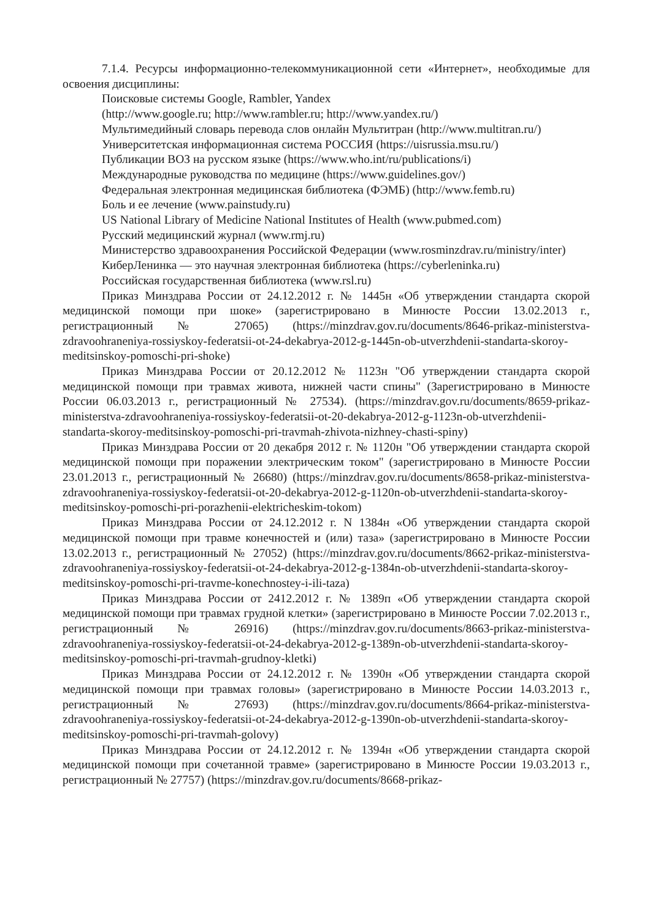7.1.4. Ресурсы информационно-телекоммуникационной сети «Интернет», необходимые для освоения дисциплины:
Поисковые системы Google, Rambler, Yandex
(http://www.google.ru; http://www.rambler.ru; http://www.yandex.ru/)
Мультимедийный словарь перевода слов онлайн Мультитран (http://www.multitran.ru/)
Университетская информационная система РОССИЯ (https://uisrussia.msu.ru/)
Публикации ВОЗ на русском языке (https://www.who.int/ru/publications/i)
Международные руководства по медицине (https://www.guidelines.gov/)
Федеральная электронная медицинская библиотека (ФЭМБ) (http://www.femb.ru)
Боль и ее лечение (www.painstudy.ru)
US National Library of Medicine National Institutes of Health (www.pubmed.com)
Русский медицинский журнал (www.rmj.ru)
Министерство здравоохранения Российской Федерации (www.rosminzdrav.ru/ministry/inter)
КиберЛенинка — это научная электронная библиотека (https://cyberleninka.ru)
Российская государственная библиотека (www.rsl.ru)
Приказ Минздрава России от 24.12.2012 г. № 1445н «Об утверждении стандарта скорой медицинской помощи при шоке» (зарегистрировано в Минюсте России 13.02.2013 г., регистрационный № 27065) (https://minzdrav.gov.ru/documents/8646-prikaz-ministerstva-zdravoohraneniya-rossiyskoy-federatsii-ot-24-dekabrya-2012-g-1445n-ob-utverzhdenii-standarta-skoroy-meditsinskoy-pomoschi-pri-shoke)
Приказ Минздрава России от 20.12.2012 № 1123н "Об утверждении стандарта скорой медицинской помощи при травмах живота, нижней части спины" (Зарегистрировано в Минюсте России 06.03.2013 г., регистрационный № 27534). (https://minzdrav.gov.ru/documents/8659-prikaz-ministerstva-zdravoohraneniya-rossiyskoy-federatsii-ot-20-dekabrya-2012-g-1123n-ob-utverzhdenii-standarta-skoroy-meditsinskoy-pomoschi-pri-travmah-zhivota-nizhney-chasti-spiny)
Приказ Минздрава России от 20 декабря 2012 г. № 1120н "Об утверждении стандарта скорой медицинской помощи при поражении электрическим током" (зарегистрировано в Минюсте России 23.01.2013 г., регистрационный № 26680) (https://minzdrav.gov.ru/documents/8658-prikaz-ministerstva-zdravoohraneniya-rossiyskoy-federatsii-ot-20-dekabrya-2012-g-1120n-ob-utverzhdenii-standarta-skoroy-meditsinskoy-pomoschi-pri-porazhenii-elektricheskim-tokom)
Приказ Минздрава России от 24.12.2012 г. N 1384н «Об утверждении стандарта скорой медицинской помощи при травме конечностей и (или) таза» (зарегистрировано в Минюсте России 13.02.2013 г., регистрационный № 27052) (https://minzdrav.gov.ru/documents/8662-prikaz-ministerstva-zdravoohraneniya-rossiyskoy-federatsii-ot-24-dekabrya-2012-g-1384n-ob-utverzhdenii-standarta-skoroy-meditsinskoy-pomoschi-pri-travme-konechnostey-i-ili-taza)
Приказ Минздрава России от 2412.2012 г. № 1389п «Об утверждении стандарта скорой медицинской помощи при травмах грудной клетки» (зарегистрировано в Минюсте России 7.02.2013 г., регистрационный № 26916) (https://minzdrav.gov.ru/documents/8663-prikaz-ministerstva-zdravoohraneniya-rossiyskoy-federatsii-ot-24-dekabrya-2012-g-1389n-ob-utverzhdenii-standarta-skoroy-meditsinskoy-pomoschi-pri-travmah-grudnoy-kletki)
Приказ Минздрава России от 24.12.2012 г. № 1390н «Об утверждении стандарта скорой медицинской помощи при травмах головы» (зарегистрировано в Минюсте России 14.03.2013 г., регистрационный № 27693) (https://minzdrav.gov.ru/documents/8664-prikaz-ministerstva-zdravoohraneniya-rossiyskoy-federatsii-ot-24-dekabrya-2012-g-1390n-ob-utverzhdenii-standarta-skoroy-meditsinskoy-pomoschi-pri-travmah-golovy)
Приказ Минздрава России от 24.12.2012 г. № 1394н «Об утверждении стандарта скорой медицинской помощи при сочетанной травме» (зарегистрировано в Минюсте России 19.03.2013 г., регистрационный № 27757) (https://minzdrav.gov.ru/documents/8668-prikaz-